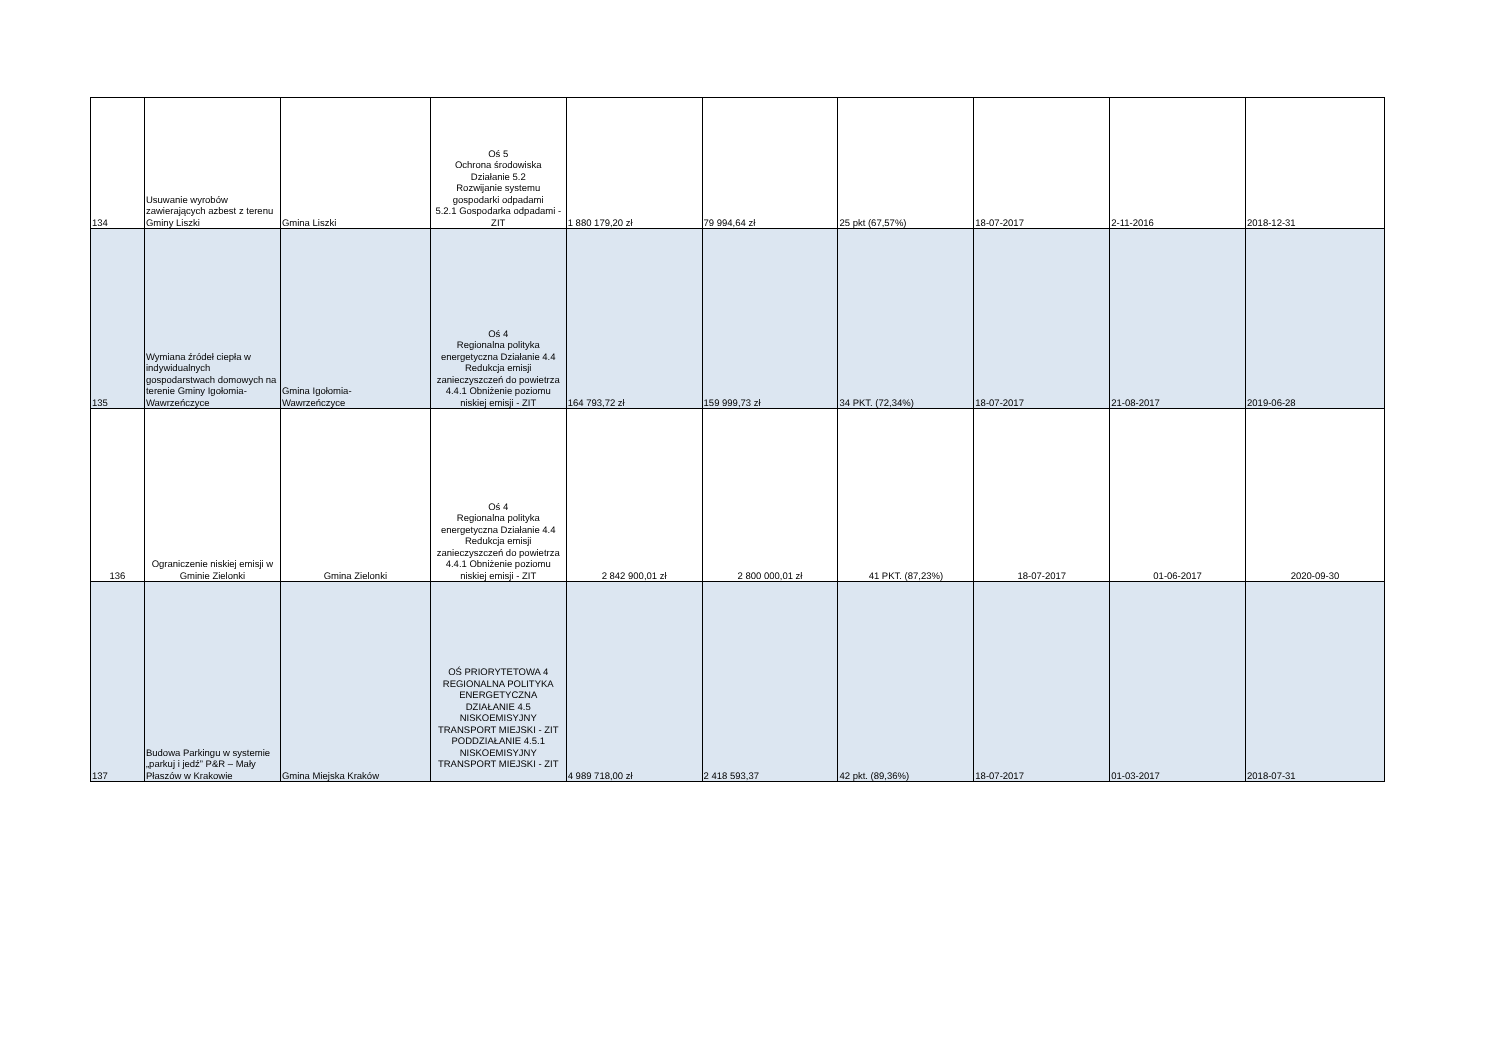| 134 | Usuwanie wyrobów zawierających azbest z terenu Gminy Liszki | Gmina Liszki | Oś 5 Ochrona środowiska Działanie 5.2 Rozwijanie systemu gospodarki odpadami 5.2.1 Gospodarka odpadami - ZIT | 1 880 179,20 zł | 79 994,64 zł | 25 pkt (67,57%) | 18-07-2017 | 2-11-2016 | 2018-12-31 |
| 135 | Wymiana źródeł ciepła w indywidualnych gospodarstwach domowych na terenie Gminy Igołomia-Wawrzeńczyce | Gmina Igołomia- Wawrzeńczyce | Oś 4 Regionalna polityka energetyczna Działanie 4.4 Redukcja emisji zanieczyszczeń do powietrza 4.4.1 Obniżenie poziomu niskiej emisji - ZIT | 164 793,72 zł | 159 999,73 zł | 34 PKT. (72,34%) | 18-07-2017 | 21-08-2017 | 2019-06-28 |
| 136 | Ograniczenie niskiej emisji w Gminie Zielonki | Gmina Zielonki | Oś 4 Regionalna polityka energetyczna Działanie 4.4 Redukcja emisji zanieczyszczeń do powietrza 4.4.1 Obniżenie poziomu niskiej emisji - ZIT | 2 842 900,01 zł | 2 800 000,01 zł | 41 PKT. (87,23%) | 18-07-2017 | 01-06-2017 | 2020-09-30 |
| 137 | Budowa Parkingu w systemie „parkuj i jedź” P&R – Mały Płaszów w Krakowie | Gmina Miejska Kraków | OŚ PRIORYTETOWA 4 REGIONALNA POLITYKA ENERGETYCZNA DZIAŁANIE 4.5 NISKOEMISYJNY TRANSPORT MIEJSKI - ZIT PODDZIAŁANIE 4.5.1 NISKOEMISYJNY TRANSPORT MIEJSKI - ZIT | 4 989 718,00 zł | 2 418 593,37 | 42 pkt. (89,36%) | 18-07-2017 | 01-03-2017 | 2018-07-31 |